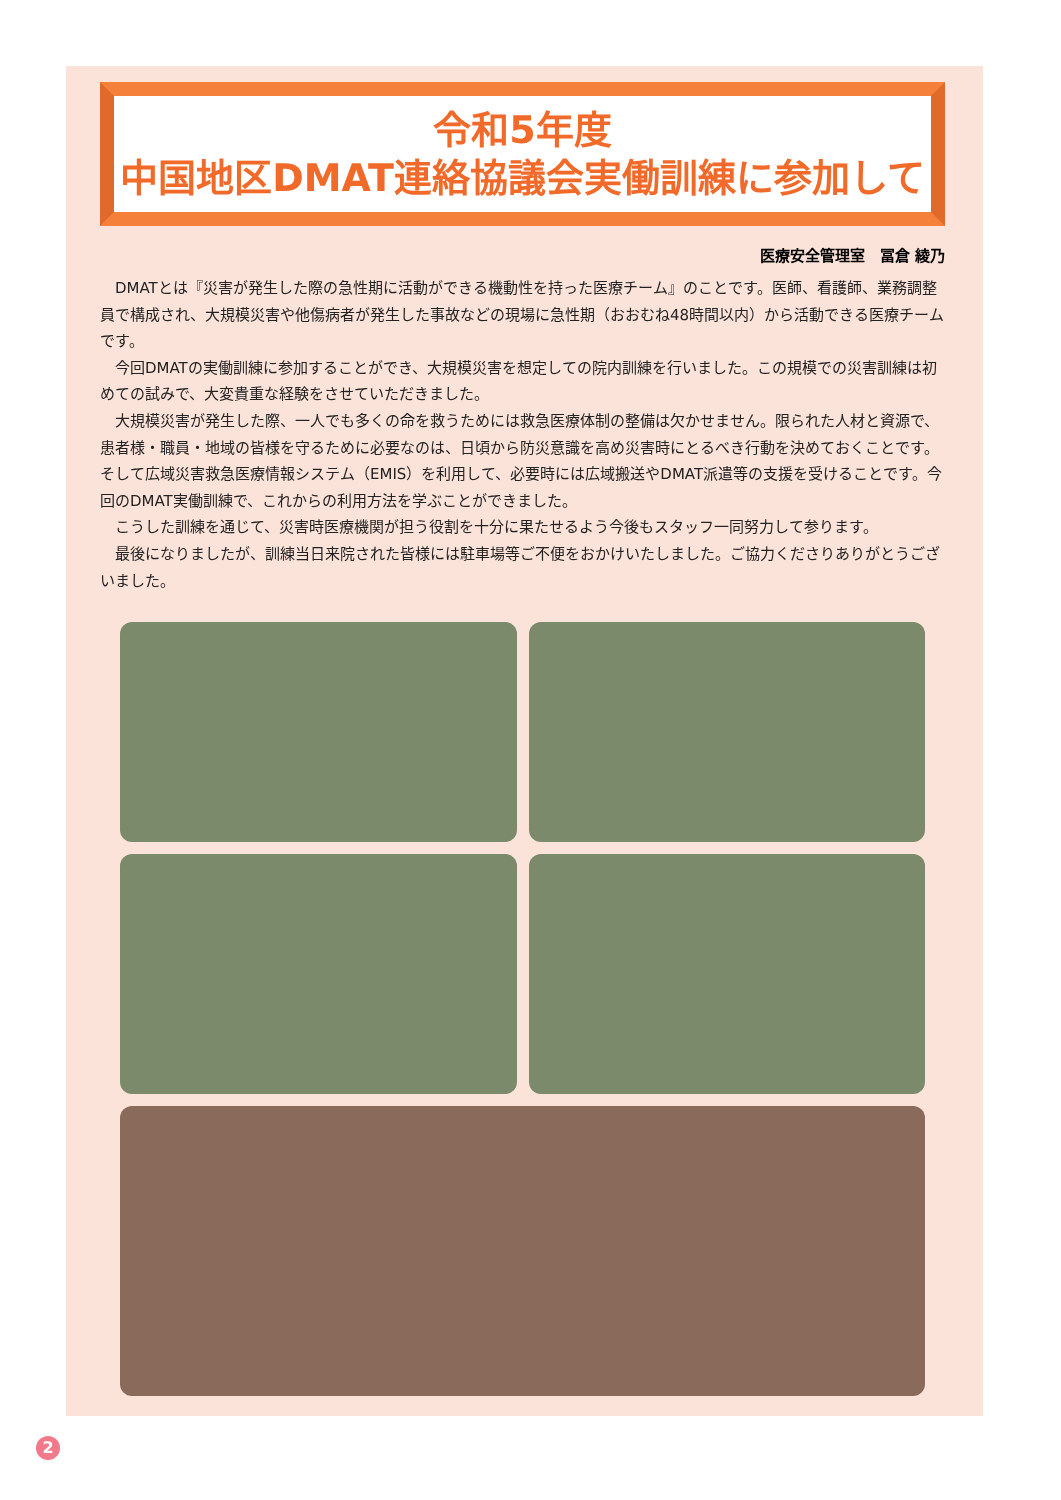令和5年度
中国地区DMAT連絡協議会実働訓練に参加して
医療安全管理室　冨倉 綾乃
DMATとは『災害が発生した際の急性期に活動ができる機動性を持った医療チーム』のことです。医師、看護師、業務調整員で構成され、大規模災害や他傷病者が発生した事故などの現場に急性期（おおむね48時間以内）から活動できる医療チームです。
今回DMATの実働訓練に参加することができ、大規模災害を想定しての院内訓練を行いました。この規模での災害訓練は初めての試みで、大変貴重な経験をさせていただきました。
大規模災害が発生した際、一人でも多くの命を救うためには救急医療体制の整備は欠かせません。限られた人材と資源で、患者様・職員・地域の皆様を守るために必要なのは、日頃から防災意識を高め災害時にとるべき行動を決めておくことです。そして広域災害救急医療情報システム（EMIS）を利用して、必要時には広域搬送やDMAT派遣等の支援を受けることです。今回のDMAT実働訓練で、これからの利用方法を学ぶことができました。
こうした訓練を通じて、災害時医療機関が担う役割を十分に果たせるよう今後もスタッフ一同努力して参ります。
最後になりましたが、訓練当日来院された皆様には駐車場等ご不便をおかけいたしました。ご協力くださりありがとうございました。
2